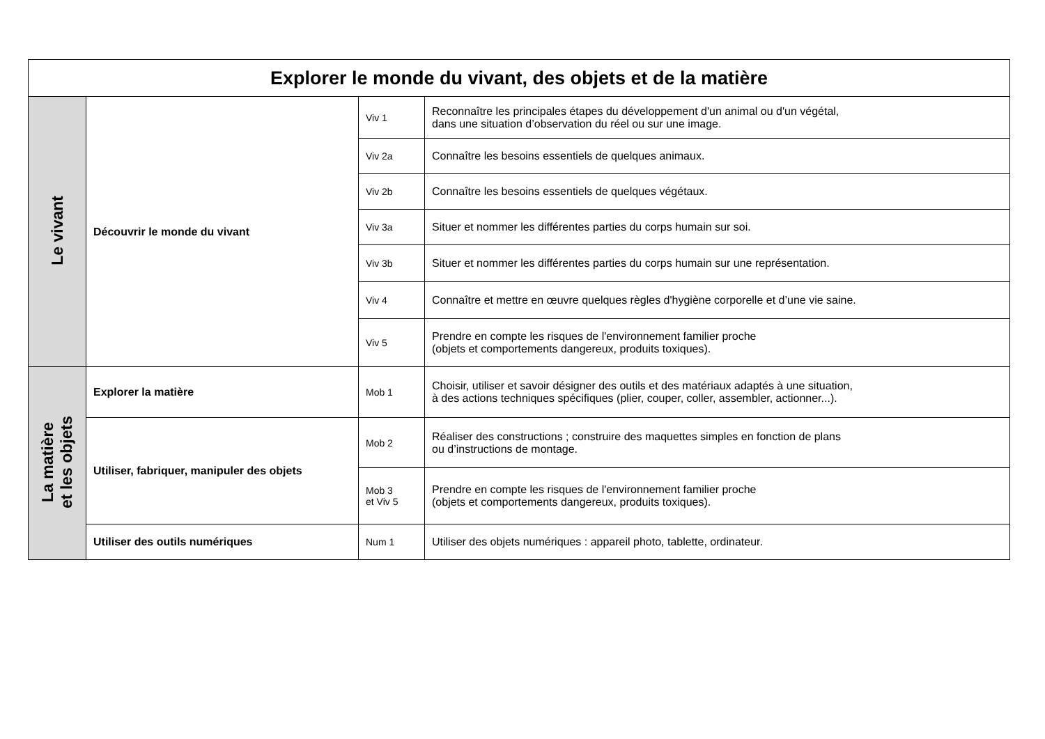| Explorer le monde du vivant, des objets et de la matière | | | |
| --- | --- | --- | --- |
| Le vivant | Découvrir le monde du vivant | Viv 1 | Reconnaître les principales étapes du développement d'un animal ou d'un végétal, dans une situation d’observation du réel ou sur une image. |
| | | Viv 2a | Connaître les besoins essentiels de quelques animaux. |
| | | Viv 2b | Connaître les besoins essentiels de quelques végétaux. |
| | | Viv 3a | Situer et nommer les différentes parties du corps humain sur soi. |
| | | Viv 3b | Situer et nommer les différentes parties du corps humain sur une représentation. |
| | | Viv 4 | Connaître et mettre en œuvre quelques règles d'hygiène corporelle et d’une vie saine. |
| | | Viv 5 | Prendre en compte les risques de l'environnement familier proche (objets et comportements dangereux, produits toxiques). |
| La matière et les objets | Explorer la matière | Mob 1 | Choisir, utiliser et savoir désigner des outils et des matériaux adaptés à une situation, à des actions techniques spécifiques (plier, couper, coller, assembler, actionner...). |
| | Utiliser, fabriquer, manipuler des objets | Mob 2 | Réaliser des constructions ; construire des maquettes simples en fonction de plans ou d’instructions de montage. |
| | | Mob 3 et Viv 5 | Prendre en compte les risques de l'environnement familier proche (objets et comportements dangereux, produits toxiques). |
| | Utiliser des outils numériques | Num 1 | Utiliser des objets numériques : appareil photo, tablette, ordinateur. |